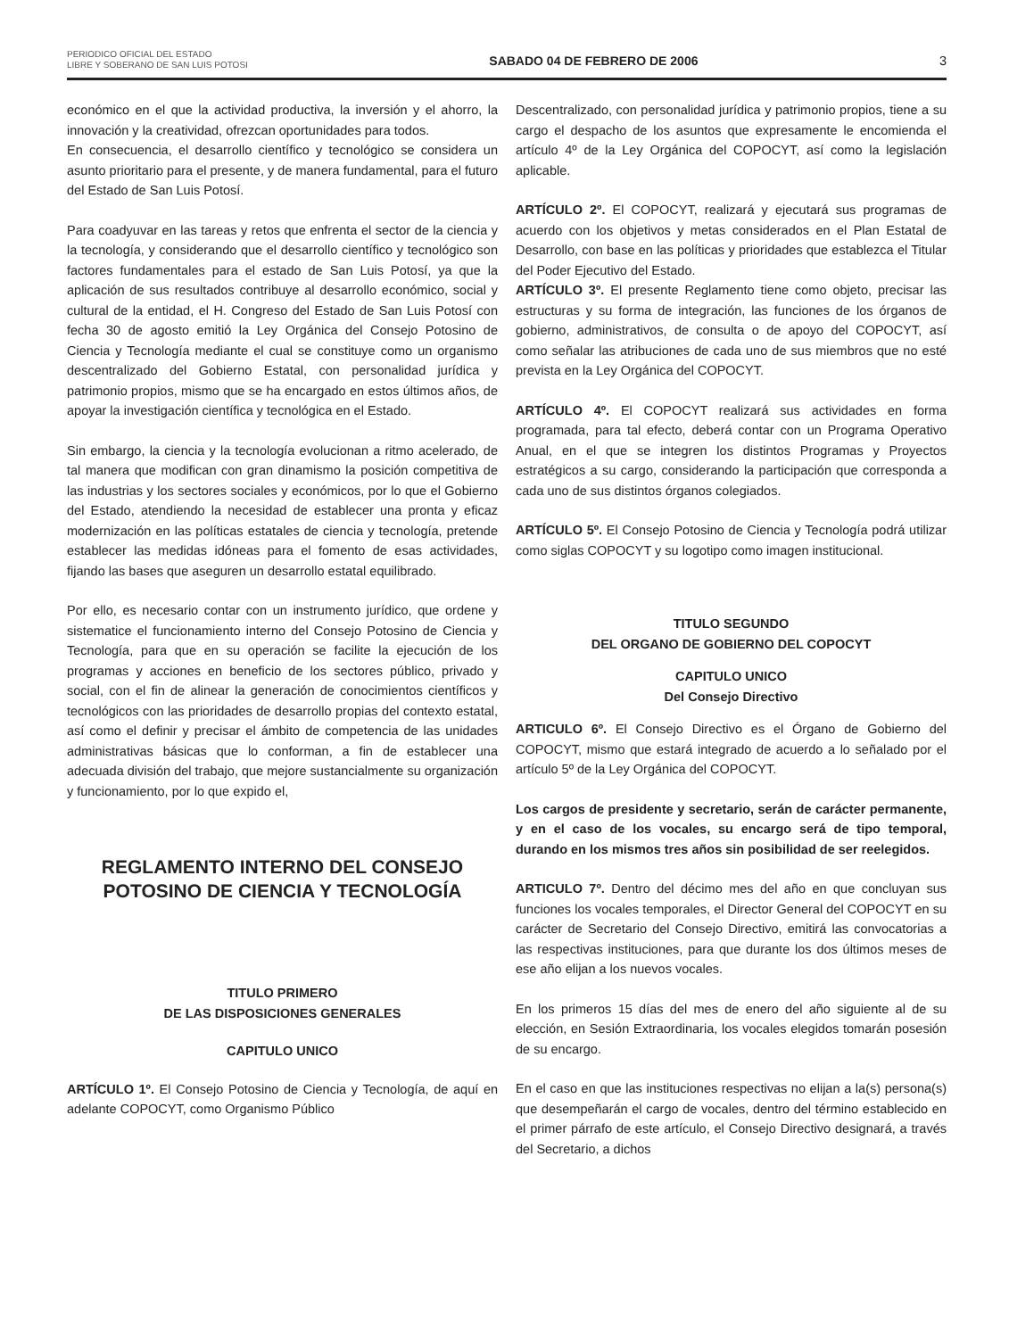PERIODICO OFICIAL DEL ESTADO
LIBRE Y SOBERANO DE SAN LUIS POTOSI
SABADO 04 DE FEBRERO DE 2006
3
económico en el que la actividad productiva, la inversión y el ahorro, la innovación y la creatividad, ofrezcan oportunidades para todos.
En consecuencia, el desarrollo científico y tecnológico se considera un asunto prioritario para el presente, y de manera fundamental, para el futuro del Estado de San Luis Potosí.
Para coadyuvar en las tareas y retos que enfrenta el sector de la ciencia y la tecnología, y considerando que el desarrollo científico y tecnológico son factores fundamentales para el estado de San Luis Potosí, ya que la aplicación de sus resultados contribuye al desarrollo económico, social y cultural de la entidad, el H. Congreso del Estado de San Luis Potosí con fecha 30 de agosto emitió la Ley Orgánica del Consejo Potosino de Ciencia y Tecnología mediante el cual se constituye como un organismo descentralizado del Gobierno Estatal, con personalidad jurídica y patrimonio propios, mismo que se ha encargado en estos últimos años, de apoyar la investigación científica y tecnológica en el Estado.
Sin embargo, la ciencia y la tecnología evolucionan a ritmo acelerado, de tal manera que modifican con gran dinamismo la posición competitiva de las industrias y los sectores sociales y económicos, por lo que el Gobierno del Estado, atendiendo la necesidad de establecer una pronta y eficaz modernización en las políticas estatales de ciencia y tecnología, pretende establecer las medidas idóneas para el fomento de esas actividades, fijando las bases que aseguren un desarrollo estatal equilibrado.
Por ello, es necesario contar con un instrumento jurídico, que ordene y sistematice el funcionamiento interno del Consejo Potosino de Ciencia y Tecnología, para que en su operación se facilite la ejecución de los programas y acciones en beneficio de los sectores público, privado y social, con el fin de alinear la generación de conocimientos científicos y tecnológicos con las prioridades de desarrollo propias del contexto estatal, así como el definir y precisar el ámbito de competencia de las unidades administrativas básicas que lo conforman, a fin de establecer una adecuada división del trabajo, que mejore sustancialmente su organización y funcionamiento, por lo que expido el,
REGLAMENTO INTERNO DEL CONSEJO POTOSINO DE CIENCIA Y TECNOLOGÍA
TITULO PRIMERO
DE LAS DISPOSICIONES GENERALES
CAPITULO UNICO
ARTÍCULO 1º. El Consejo Potosino de Ciencia y Tecnología, de aquí en adelante COPOCYT, como Organismo Público
Descentralizado, con personalidad jurídica y patrimonio propios, tiene a su cargo el despacho de los asuntos que expresamente le encomienda el artículo 4º de la Ley Orgánica del COPOCYT, así como la legislación aplicable.
ARTÍCULO 2º. El COPOCYT, realizará y ejecutará sus programas de acuerdo con los objetivos y metas considerados en el Plan Estatal de Desarrollo, con base en las políticas y prioridades que establezca el Titular del Poder Ejecutivo del Estado.
ARTÍCULO 3º. El presente Reglamento tiene como objeto, precisar las estructuras y su forma de integración, las funciones de los órganos de gobierno, administrativos, de consulta o de apoyo del COPOCYT, así como señalar las atribuciones de cada uno de sus miembros que no esté prevista en la Ley Orgánica del COPOCYT.
ARTÍCULO 4º. El COPOCYT realizará sus actividades en forma programada, para tal efecto, deberá contar con un Programa Operativo Anual, en el que se integren los distintos Programas y Proyectos estratégicos a su cargo, considerando la participación que corresponda a cada uno de sus distintos órganos colegiados.
ARTÍCULO 5º. El Consejo Potosino de Ciencia y Tecnología podrá utilizar como siglas COPOCYT y su logotipo como imagen institucional.
TITULO SEGUNDO
DEL ORGANO DE GOBIERNO DEL COPOCYT
CAPITULO UNICO
Del Consejo Directivo
ARTICULO 6º. El Consejo Directivo es el Órgano de Gobierno del COPOCYT, mismo que estará integrado de acuerdo a lo señalado por el artículo 5º de la Ley Orgánica del COPOCYT.
Los cargos de presidente y secretario, serán de carácter permanente, y en el caso de los vocales, su encargo será de tipo temporal, durando en los mismos tres años sin posibilidad de ser reelegidos.
ARTICULO 7º. Dentro del décimo mes del año en que concluyan sus funciones los vocales temporales, el Director General del COPOCYT en su carácter de Secretario del Consejo Directivo, emitirá las convocatorias a las respectivas instituciones, para que durante los dos últimos meses de ese año elijan a los nuevos vocales.
En los primeros 15 días del mes de enero del año siguiente al de su elección, en Sesión Extraordinaria, los vocales elegidos tomarán posesión de su encargo.
En el caso en que las instituciones respectivas no elijan a la(s) persona(s) que desempeñarán el cargo de vocales, dentro del término establecido en el primer párrafo de este artículo, el Consejo Directivo designará, a través del Secretario, a dichos